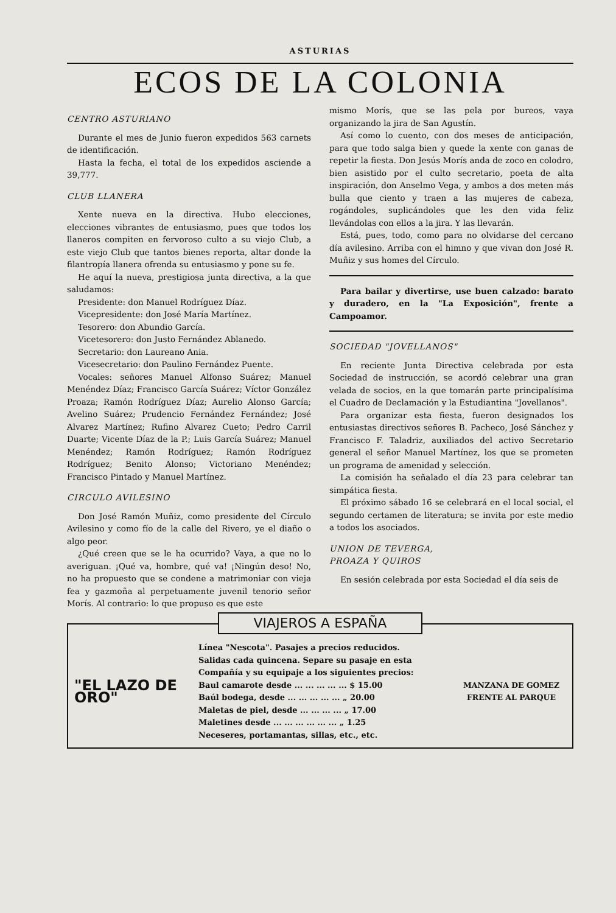ASTURIAS
ECOS DE LA COLONIA
CENTRO ASTURIANO
Durante el mes de Junio fueron expedidos 563 carnets de identificación.
Hasta la fecha, el total de los expedidos asciende a 39,777.
CLUB LLANERA
Xente nueva en la directiva. Hubo elecciones, elecciones vibrantes de entusiasmo, pues que todos los llaneros compiten en fervoroso culto a su viejo Club, a este viejo Club que tantos bienes reporta, altar donde la filantropía llanera ofrenda su entusiasmo y pone su fe.
He aquí la nueva, prestigiosa junta directiva, a la que saludamos:
Presidente: don Manuel Rodríguez Díaz.
Vicepresidente: don José María Martínez.
Tesorero: don Abundio García.
Vicetesorero: don Justo Fernández Ablanedo.
Secretario: don Laureano Ania.
Vicesecretario: don Paulino Fernández Puente.
Vocales: señores Manuel Alfonso Suárez; Manuel Menéndez Díaz; Francisco García Suárez; Víctor González Proaza; Ramón Rodríguez Díaz; Aurelio Alonso García; Avelino Suárez; Prudencio Fernández Fernández; José Alvarez Martínez; Rufino Alvarez Cueto; Pedro Carril Duarte; Vicente Díaz de la P.; Luis García Suárez; Manuel Menéndez; Ramón Rodríguez; Ramón Rodríguez Rodríguez; Benito Alonso; Victoriano Menéndez; Francisco Pintado y Manuel Martínez.
CIRCULO AVILESINO
Don José Ramón Muñiz, como presidente del Círculo Avilesino y como fío de la calle del Rivero, ye el diaño o algo peor.
¿Qué creen que se le ha ocurrido? Vaya, a que no lo averiguan. ¡Qué va, hombre, qué va! ¡Ningún deso! No, no ha propuesto que se condene a matrimoniar con vieja fea y gazmoña al perpetuamente juvenil tenorio señor Morís. Al contrario: lo que propuso es que este
mismo Morís, que se las pela por bureos, vaya organizando la jira de San Agustín.
Así como lo cuento, con dos meses de anticipación, para que todo salga bien y quede la xente con ganas de repetir la fiesta. Don Jesús Morís anda de zoco en colodro, bien asistido por el culto secretario, poeta de alta inspiración, don Anselmo Vega, y ambos a dos meten más bulla que ciento y traen a las mujeres de cabeza, rogándoles, suplicándoles que les den vida feliz llevándolas con ellos a la jira. Y las llevarán.
Está, pues, todo, como para no olvidarse del cercano día avilesino. Arriba con el himno y que vivan don José R. Muñiz y sus homes del Círculo.
Para bailar y divertirse, use buen calzado: barato y duradero, en la "La Exposición", frente a Campoamor.
SOCIEDAD "JOVELLANOS"
En reciente Junta Directiva celebrada por esta Sociedad de instrucción, se acordó celebrar una gran velada de socios, en la que tomarán parte principalísima el Cuadro de Declamación y la Estudiantina "Jovellanos".
Para organizar esta fiesta, fueron designados los entusiastas directivos señores B. Pacheco, José Sánchez y Francisco F. Taladriz, auxiliados del activo Secretario general el señor Manuel Martínez, los que se prometen un programa de amenidad y selección.
La comisión ha señalado el día 23 para celebrar tan simpática fiesta.
El próximo sábado 16 se celebrará en el local social, el segundo certamen de literatura; se invita por este medio a todos los asociados.
UNION DE TEVERGA,
PROAZA Y QUIROS
En sesión celebrada por esta Sociedad el día seis de
VIAJEROS A ESPAÑA
"EL LAZO DE ORO"
Línea "Nescota". Pasajes a precios reducidos.
Salidas cada quincena. Separe su pasaje en esta Compañía y su equipaje a los siguientes precios:
Baul camarote desde ... ... ... ... ... $ 15.00
Baúl bodega, desde ... ... ... ... ... „ 20.00
Maletas de piel, desde ... ... ... ... „ 17.00
Maletines desde ... ... ... ... ... ... „ 1.25
Neceseres, portamantas, sillas, etc., etc.
MANZANA DE GOMEZ
FRENTE AL PARQUE